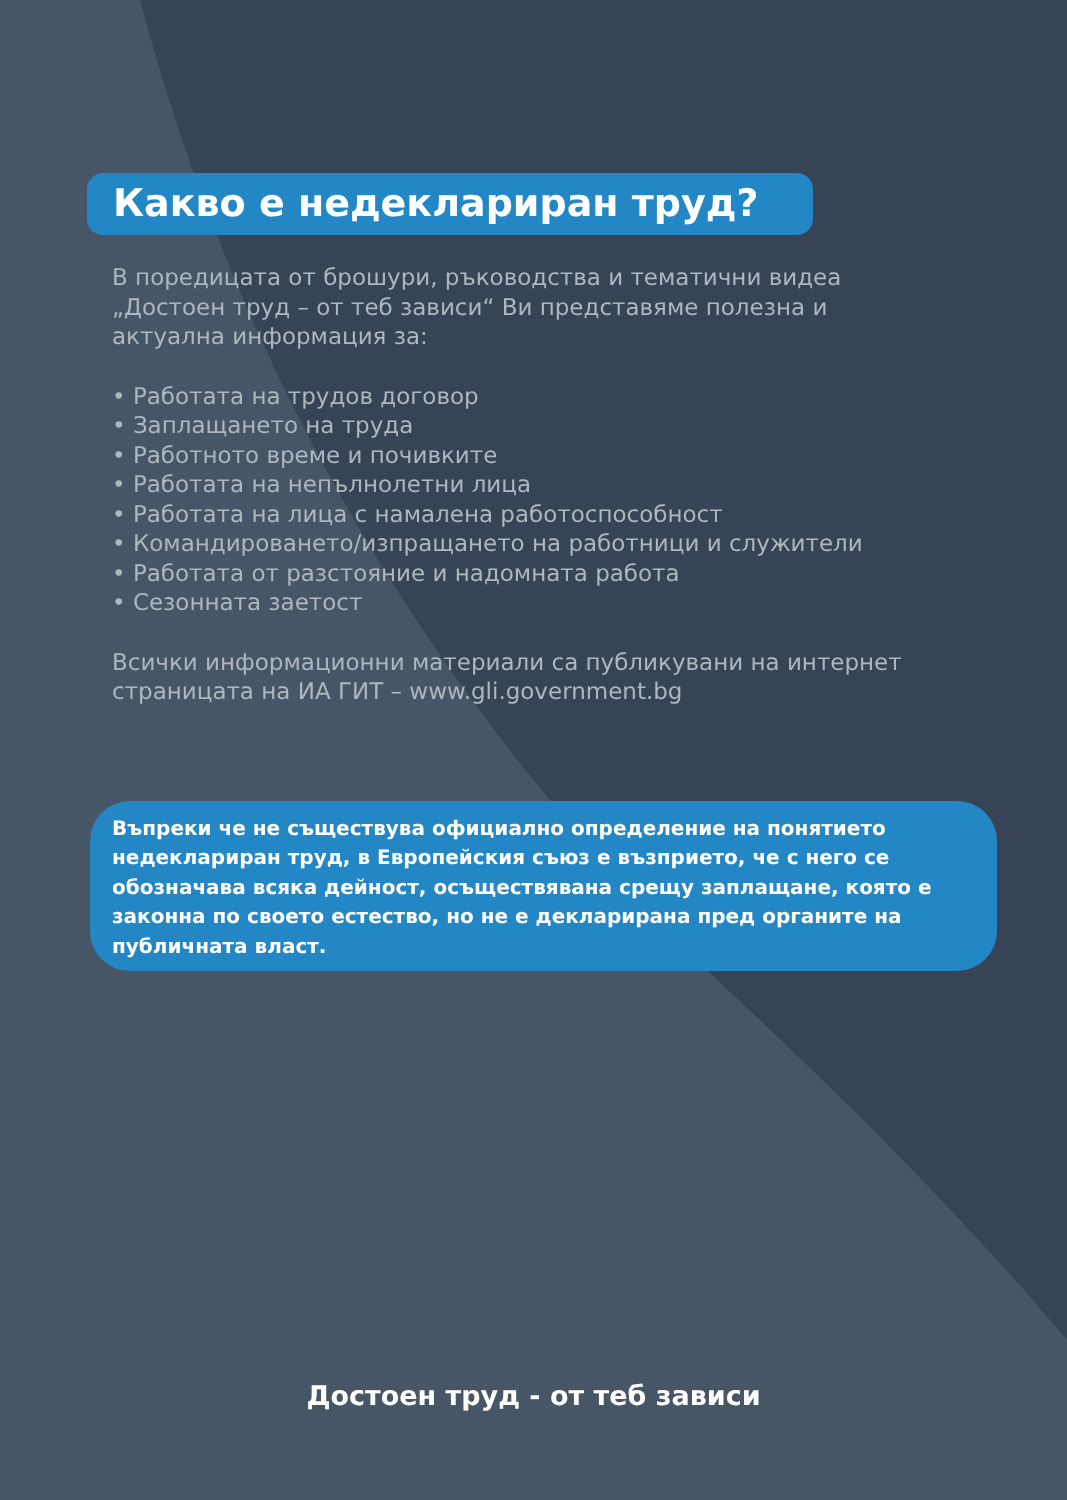Какво е недеклариран труд?
В поредицата от брошури, ръководства и тематични видеа
„Достоен труд – от теб зависи“ Ви представяме полезна и
актуална информация за:
• Работата на трудов договор
• Заплащането на труда
• Работното време и почивките
• Работата на непълнолетни лица
• Работата на лица с намалена работоспособност
• Командироването/изпращането на работници и служители
• Работата от разстояние и надомната работа
• Сезонната заетост
Всички информационни материали са публикувани на интернет
страницата на ИА ГИТ – www.gli.government.bg
Въпреки че не съществува официално определение на понятието недеклариран труд, в Европейския съюз е възприето, че с него се обозначава всяка дейност, осъществявана срещу заплащане, която е законна по своето естество, но не е декларирана пред органите на публичната власт.
Достоен труд - от теб зависи